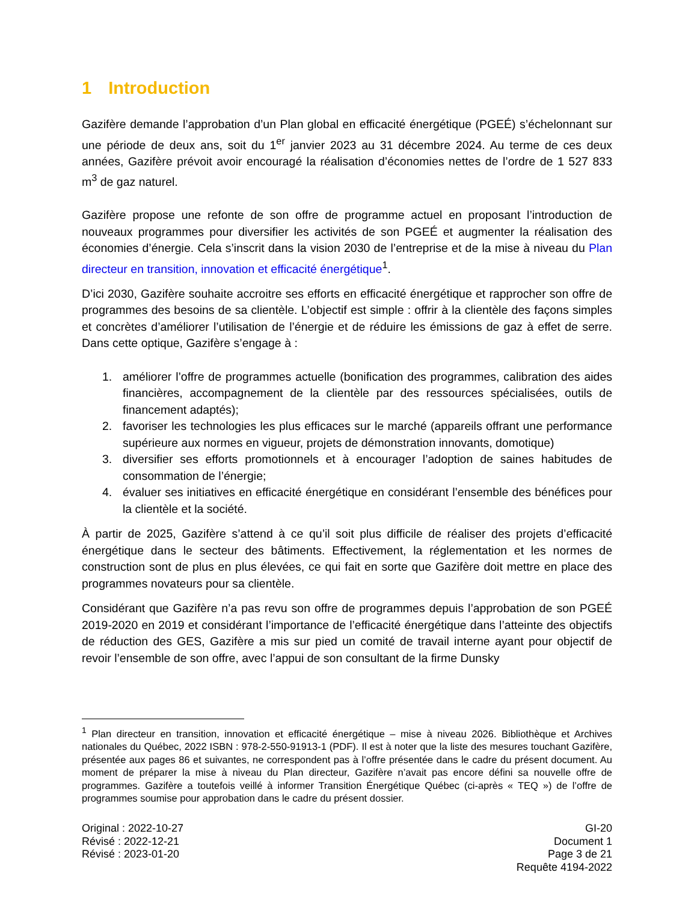1 Introduction
Gazifère demande l’approbation d’un Plan global en efficacité énergétique (PGEÉ) s’échelonnant sur une période de deux ans, soit du 1<sup>er</sup> janvier 2023 au 31 décembre 2024. Au terme de ces deux années, Gazifère prévoit avoir encouragé la réalisation d’économies nettes de l’ordre de 1 527 833 m<sup>3</sup> de gaz naturel.
Gazifère propose une refonte de son offre de programme actuel en proposant l’introduction de nouveaux programmes pour diversifier les activités de son PGEÉ et augmenter la réalisation des économies d’énergie. Cela s’inscrit dans la vision 2030 de l’entreprise et de la mise à niveau du Plan directeur en transition, innovation et efficacité énergétique<sup>1</sup>.
D’ici 2030, Gazifère souhaite accroitre ses efforts en efficacité énergétique et rapprocher son offre de programmes des besoins de sa clientèle. L’objectif est simple : offrir à la clientèle des façons simples et concrètes d’améliorer l’utilisation de l’énergie et de réduire les émissions de gaz à effet de serre. Dans cette optique, Gazifère s’engage à :
1. améliorer l’offre de programmes actuelle (bonification des programmes, calibration des aides financières, accompagnement de la clientèle par des ressources spécialisées, outils de financement adaptés);
2. favoriser les technologies les plus efficaces sur le marché (appareils offrant une performance supérieure aux normes en vigueur, projets de démonstration innovants, domotique)
3. diversifier ses efforts promotionnels et à encourager l’adoption de saines habitudes de consommation de l’énergie;
4. évaluer ses initiatives en efficacité énergétique en considérant l’ensemble des bénéfices pour la clientèle et la société.
À partir de 2025, Gazifère s’attend à ce qu’il soit plus difficile de réaliser des projets d’efficacité énergétique dans le secteur des bâtiments. Effectivement, la réglementation et les normes de construction sont de plus en plus élevées, ce qui fait en sorte que Gazifère doit mettre en place des programmes novateurs pour sa clientèle.
Considérant que Gazifère n’a pas revu son offre de programmes depuis l’approbation de son PGEÉ 2019-2020 en 2019 et considérant l’importance de l’efficacité énergétique dans l’atteinte des objectifs de réduction des GES, Gazifère a mis sur pied un comité de travail interne ayant pour objectif de revoir l’ensemble de son offre, avec l’appui de son consultant de la firme Dunsky
<sup>1</sup> Plan directeur en transition, innovation et efficacité énergétique – mise à niveau 2026. Bibliothèque et Archives nationales du Québec, 2022 ISBN : 978-2-550-91913-1 (PDF). Il est à noter que la liste des mesures touchant Gazifère, présentée aux pages 86 et suivantes, ne correspondent pas à l’offre présentée dans le cadre du présent document. Au moment de préparer la mise à niveau du Plan directeur, Gazifère n’avait pas encore défini sa nouvelle offre de programmes. Gazifère a toutefois veillé à informer Transition Énergétique Québec (ci-après « TEQ ») de l’offre de programmes soumise pour approbation dans le cadre du présent dossier.
Original : 2022-10-27
Révisé : 2022-12-21
Révisé : 2023-01-20
GI-20
Document 1
Page 3 de 21
Requête 4194-2022